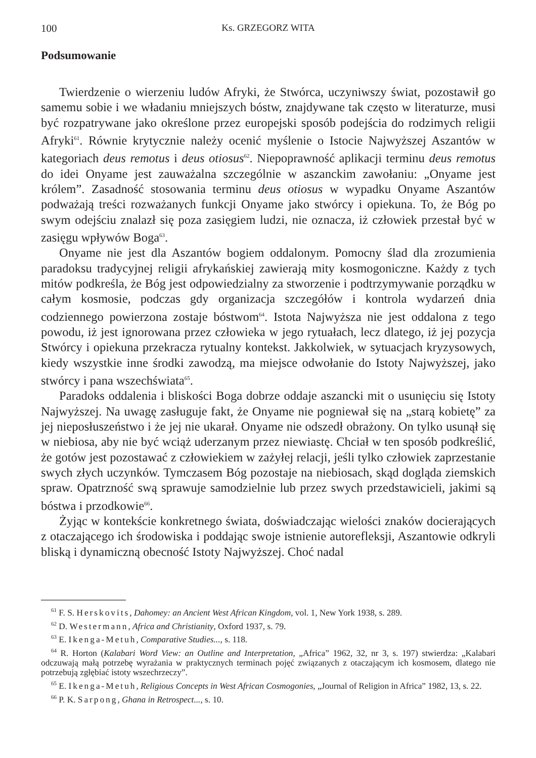100 Ks. GRZEGORZ WITA
Podsumowanie
Twierdzenie o wierzeniu ludów Afryki, że Stwórca, uczyniwszy świat, pozostawił go samemu sobie i we władaniu mniejszych bóstw, znajdywane tak często w literaturze, musi być rozpatrywane jako określone przez europejski sposób podejścia do rodzimych religii Afryki<sup>61</sup>. Równie krytycznie należy ocenić myślenie o Istocie Najwyższej Aszantów w kategoriach deus remotus i deus otiosus<sup>62</sup>. Niepoprawność aplikacji terminu deus remotus do idei Onyame jest zauważalna szczególnie w aszanckim zawołaniu: „Onyame jest królem”. Zasadność stosowania terminu deus otiosus w wypadku Onyame Aszantów podważają treści rozważanych funkcji Onyame jako stwórcy i opiekuna. To, że Bóg po swym odejściu znalazł się poza zasięgiem ludzi, nie oznacza, iż człowiek przestał być w zasięgu wpływów Boga<sup>63</sup>.
Onyame nie jest dla Aszantów bogiem oddalonym. Pomocny ślad dla zrozumienia paradoksu tradycyjnej religii afrykańskiej zawierają mity kosmogoniczne. Każdy z tych mitów podkreśla, że Bóg jest odpowiedzialny za stworzenie i podtrzymywanie porządku w całym kosmosie, podczas gdy organizacja szczegółów i kontrola wydarzeń dnia codziennego powierzona zostaje bóstwom<sup>64</sup>. Istota Najwyższa nie jest oddalona z tego powodu, iż jest ignorowana przez człowieka w jego rytuałach, lecz dlatego, iż jej pozycja Stwórcy i opiekuna przekracza rytualny kontekst. Jakkolwiek, w sytuacjach kryzysowych, kiedy wszystkie inne środki zawodzą, ma miejsce odwołanie do Istoty Najwyższej, jako stwórcy i pana wszechświata<sup>65</sup>.
Paradoks oddalenia i bliskości Boga dobrze oddaje aszancki mit o usunięciu się Istoty Najwyższej. Na uwagę zasługuje fakt, że Onyame nie pogniewał się na „starą kobietę” za jej nieposłuszeństwo i że jej nie ukarał. Onyame nie odszedł obrażony. On tylko usunął się w niebiosa, aby nie być wciąż uderzanym przez niewiastę. Chciał w ten sposób podkreślić, że gotów jest pozostawać z człowiekiem w zażyłej relacji, jeśli tylko człowiek zaprzestanie swych złych uczynków. Tymczasem Bóg pozostaje na niebiosach, skąd dogląda ziemskich spraw. Opatrzność swą sprawuje samodzielnie lub przez swych przedstawicieli, jakimi są bóstwa i przodkowie<sup>66</sup>.
Żyjąc w kontekście konkretnego świata, doświadczając wielości znaków docierających z otaczającego ich środowiska i poddając swoje istnienie autorefleksji, Aszantowie odkryli bliską i dynamiczną obecność Istoty Najwyższej. Choć nadal
<sup>61</sup> F. S. Herskovits, Dahomey: an Ancient West African Kingdom, vol. 1, New York 1938, s. 289.
<sup>62</sup> D. Westermann, Africa and Christianity, Oxford 1937, s. 79.
<sup>63</sup> E. Ikenga-Metuh, Comparative Studies..., s. 118.
<sup>64</sup> R. Horton (Kalabari Word View: an Outline and Interpretation, „Africa” 1962, 32, nr 3, s. 197) stwierdza: „Kalabari odczuwają małą potrzebę wyrażania w praktycznych terminach pojęć związanych z otaczającym ich kosmosem, dlatego nie potrzebują zgłębiać istoty wszechrzeczy”.
<sup>65</sup> E. Ikenga-Metuh, Religious Concepts in West African Cosmogonies, „Journal of Religion in Africa” 1982, 13, s. 22.
<sup>66</sup> P. K. Sarpong, Ghana in Retrospect..., s. 10.